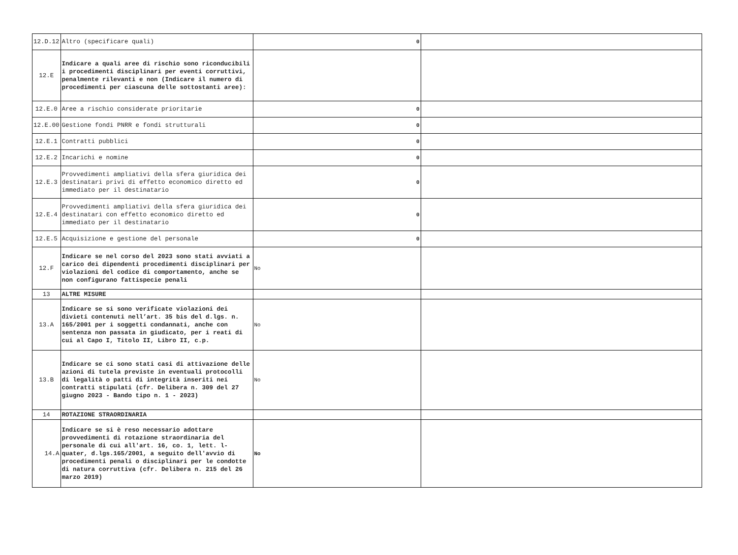| 12.D.12 | Altro (specificare quali) | 0 | |
| 12.E | Indicare a quali aree di rischio sono riconducibili i procedimenti disciplinari per eventi corruttivi, penalmente rilevanti e non (Indicare il numero di procedimenti per ciascuna delle sottostanti aree): | | |
| 12.E.0 | Aree a rischio considerate prioritarie | 0 | |
| 12.E.00 | Gestione fondi PNRR e fondi strutturali | 0 | |
| 12.E.1 | Contratti pubblici | 0 | |
| 12.E.2 | Incarichi e nomine | 0 | |
| 12.E.3 | Provvedimenti ampliativi della sfera giuridica dei destinatari privi di effetto economico diretto ed immediato per il destinatario | 0 | |
| 12.E.4 | Provvedimenti ampliativi della sfera giuridica dei destinatari con effetto economico diretto ed immediato per il destinatario | 0 | |
| 12.E.5 | Acquisizione e gestione del personale | 0 | |
| 12.F | Indicare se nel corso del 2023 sono stati avviati a carico dei dipendenti procedimenti disciplinari per violazioni del codice di comportamento, anche se non configurano fattispecie penali | No | |
| 13 | ALTRE MISURE | | |
| 13.A | Indicare se si sono verificate violazioni dei divieti contenuti nell’art. 35 bis del d.lgs. n. 165/2001 per i soggetti condannati, anche con sentenza non passata in giudicato, per i reati di cui al Capo I, Titolo II, Libro II, c.p. | No | |
| 13.B | Indicare se ci sono stati casi di attivazione delle azioni di tutela previste in eventuali protocolli di legalità o patti di integrità inseriti nei contratti stipulati (cfr. Delibera n. 309 del 27 giugno 2023 - Bando tipo n. 1 - 2023) | No | |
| 14 | ROTAZIONE STRAORDINARIA | | |
| 14.A | Indicare se si è reso necessario adottare provvedimenti di rotazione straordinaria del personale di cui all'art. 16, co. 1, lett. l-quater, d.lgs.165/2001, a seguito dell'avvio di procedimenti penali o disciplinari per le condotte di natura corruttiva (cfr. Delibera n. 215 del 26 marzo 2019) | No | |